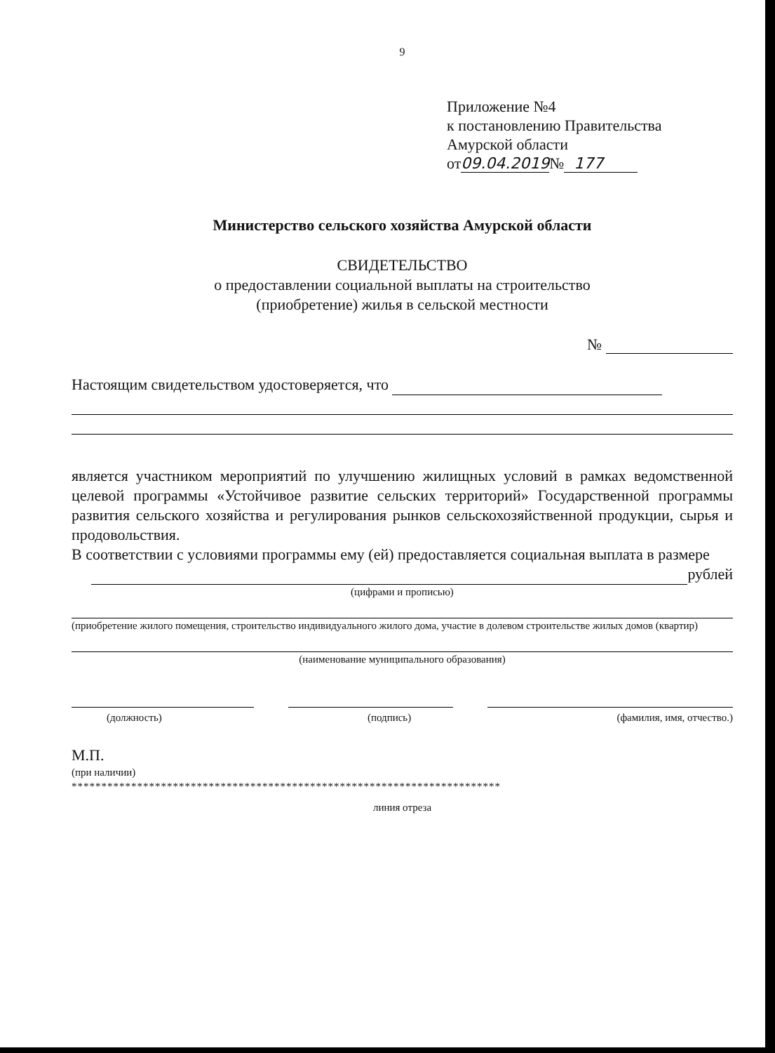9
Приложение №4
к постановлению Правительства
Амурской области
от09.04.2019№ 177
Министерство сельского хозяйства Амурской области
СВИДЕТЕЛЬСТВО
о предоставлении социальной выплаты на строительство
(приобретение) жилья в сельской местности
№
Настоящим свидетельством удостоверяется, что
является участником мероприятий по улучшению жилищных условий в рамках ведомственной целевой программы «Устойчивое развитие сельских территорий» Государственной программы развития сельского хозяйства и регулирования рынков сельскохозяйственной продукции, сырья и продовольствия.
В соответствии с условиями программы ему (ей) предоставляется социальная выплата в размере
рублей
(цифрами и прописью)
(приобретение жилого помещения, строительство индивидуального жилого дома, участие в долевом строительстве жилых домов (квартир)
(наименование муниципального образования)
(должность) (подпись) (фамилия, имя, отчество.)
М.П.
(при наличии)
************************************************************************
линия отреза